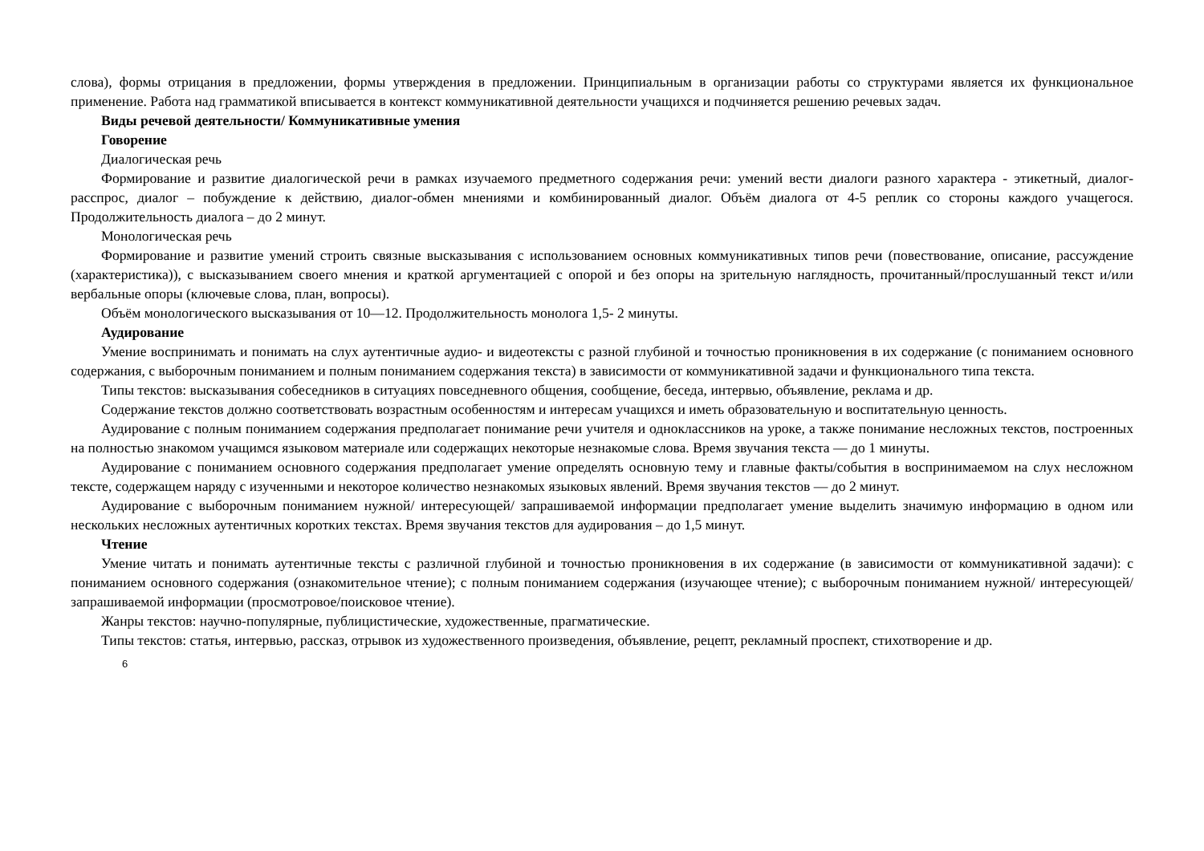слова), формы отрицания в предложении, формы утверждения в предложении. Принципиальным в организации работы со структурами является их функциональное применение. Работа над грамматикой вписывается в контекст коммуникативной деятельности учащихся и подчиняется решению речевых задач.
Виды речевой деятельности/ Коммуникативные умения
Говорение
Диалогическая речь
Формирование и развитие диалогической речи в рамках изучаемого предметного содержания речи: умений вести диалоги разного характера - этикетный, диалог-расспрос, диалог – побуждение к действию, диалог-обмен мнениями и комбинированный диалог. Объём диалога от 4-5 реплик со стороны каждого учащегося. Продолжительность диалога – до 2 минут.
Монологическая речь
Формирование и развитие умений строить связные высказывания с использованием основных коммуникативных типов речи (повествование, описание, рассуждение (характеристика)), с высказыванием своего мнения и краткой аргументацией с опорой и без опоры на зрительную наглядность, прочитанный/прослушанный текст и/или вербальные опоры (ключевые слова, план, вопросы).
Объём монологического высказывания от 10—12. Продолжительность монолога 1,5- 2 минуты.
Аудирование
Умение воспринимать и понимать на слух аутентичные аудио- и видеотексты с разной глубиной и точностью проникновения в их содержание (с пониманием основного содержания, с выборочным пониманием и полным пониманием содержания текста) в зависимости от коммуникативной задачи и функционального типа текста.
Типы текстов: высказывания собеседников в ситуациях повседневного общения, сообщение, беседа, интервью, объявление, реклама и др.
Содержание текстов должно соответствовать возрастным особенностям и интересам учащихся и иметь образовательную и воспитательную ценность.
Аудирование с полным пониманием содержания предполагает понимание речи учителя и одноклассников на уроке, а также понимание несложных текстов, построенных на полностью знакомом учащимся языковом материале или содержащих некоторые незнакомые слова. Время звучания текста — до 1 минуты.
Аудирование с пониманием основного содержания предполагает умение определять основную тему и главные факты/события в воспринимаемом на слух несложном тексте, содержащем наряду с изученными и некоторое количество незнакомых языковых явлений. Время звучания текстов — до 2 минут.
Аудирование с выборочным пониманием нужной/ интересующей/ запрашиваемой информации предполагает умение выделить значимую информацию в одном или нескольких несложных аутентичных коротких текстах. Время звучания текстов для аудирования – до 1,5 минут.
Чтение
Умение читать и понимать аутентичные тексты с различной глубиной и точностью проникновения в их содержание (в зависимости от коммуникативной задачи): с пониманием основного содержания (ознакомительное чтение); с полным пониманием содержания (изучающее чтение); с выборочным пониманием нужной/ интересующей/ запрашиваемой информации (просмотровое/поисковое чтение).
Жанры текстов: научно-популярные, публицистические, художественные, прагматические.
Типы текстов: статья, интервью, рассказ, отрывок из художественного произведения, объявление, рецепт, рекламный проспект, стихотворение и др.
6